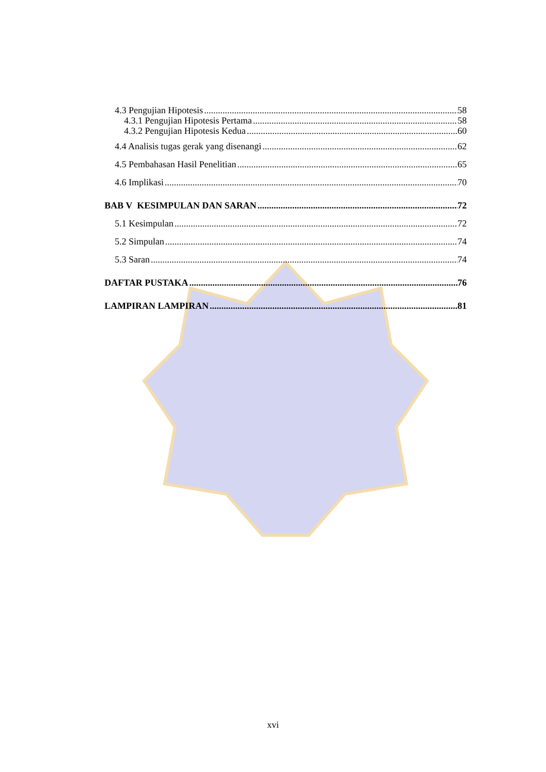4.3 Pengujian Hipotesis 58
4.3.1 Pengujian Hipotesis Pertama 58
4.3.2 Pengujian Hipotesis Kedua 60
4.4 Analisis tugas gerak yang disenangi 62
4.5 Pembahasan Hasil Penelitian 65
4.6 Implikasi 70
BAB V KESIMPULAN DAN SARAN 72
5.1 Kesimpulan 72
5.2 Simpulan 74
5.3 Saran 74
DAFTAR PUSTAKA 76
LAMPIRAN LAMPIRAN 81
xvi